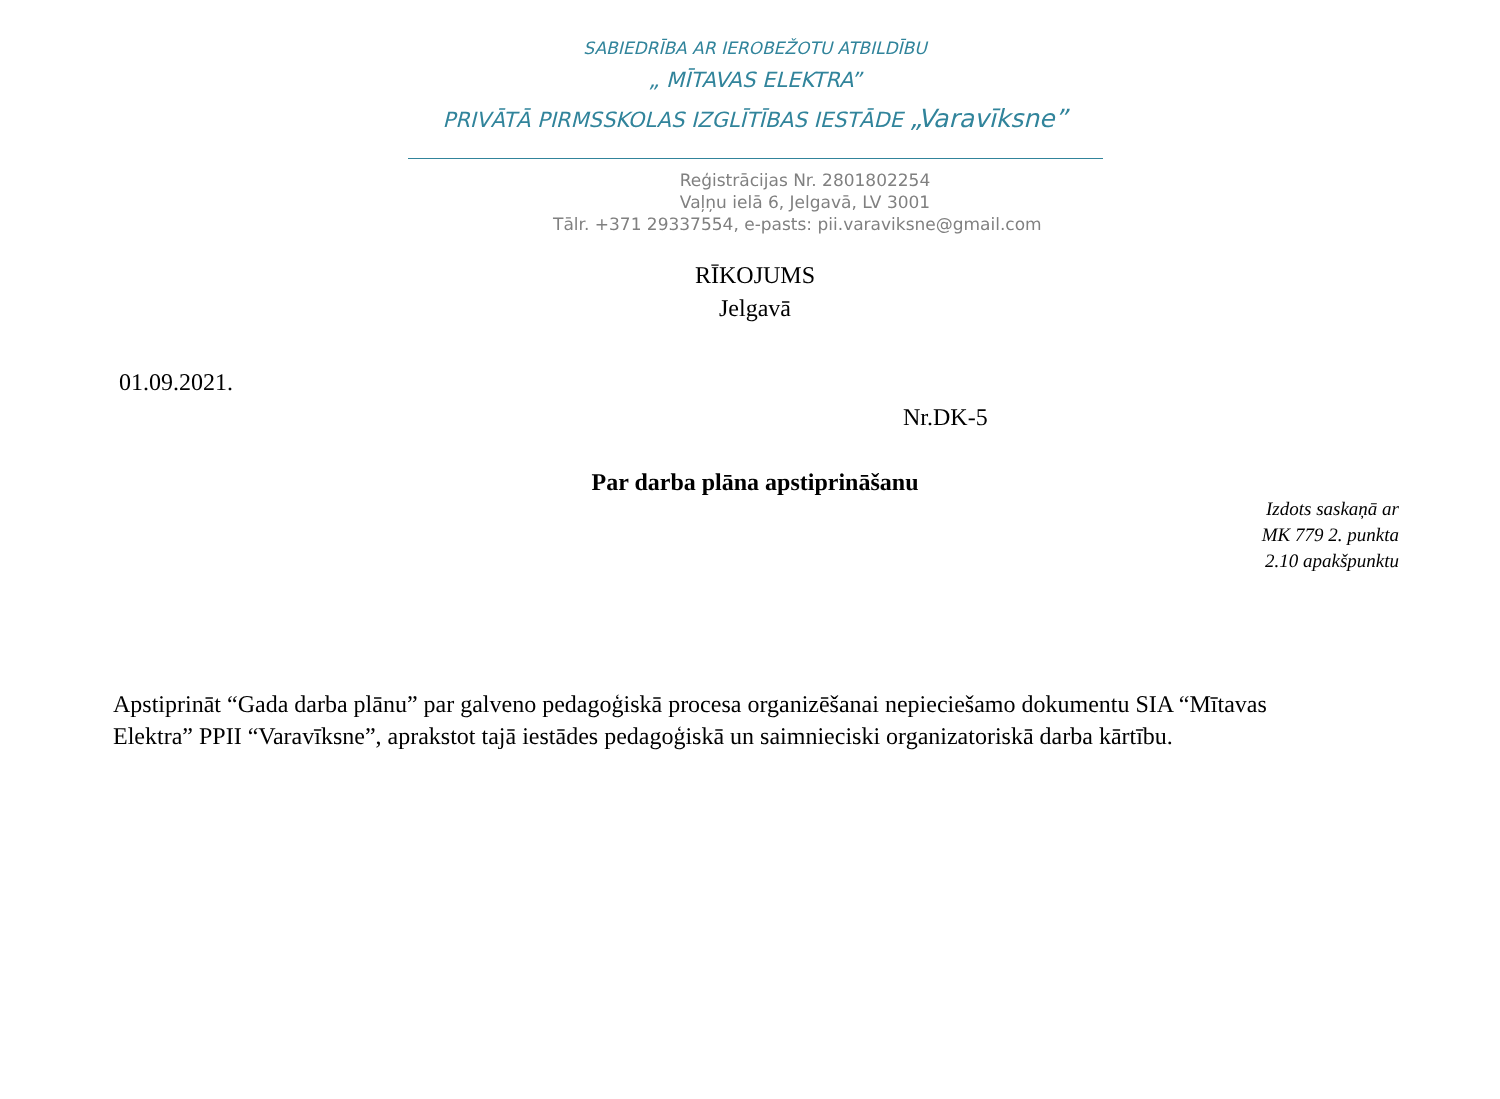SABIEDRĪBA AR IEROBEŽOTU ATBILDĪBU
„ MĪTAVAS ELEKTRA”
PRIVĀTĀ PIRMSSKOLAS IZGLĪTĪBAS IESTĀDE „Varavīksne”
Reģistrācijas Nr. 2801802254
Vaļņu ielā 6, Jelgavā, LV 3001
Tālr. +371 29337554, e-pasts: pii.varaviksne@gmail.com
RĪKOJUMS
Jelgavā
01.09.2021.
Nr.DK-5
Par darba plāna apstiprināšanu
Izdots saskaņā ar
MK 779 2. punkta
2.10 apakšpunktu
Apstiprināt “Gada darba plānu” par galveno pedagoģiskā procesa organizēšanai nepieciešamo dokumentu SIA “Mītavas Elektra” PPII “Varavīksne”, aprakstot tajā iestādes pedagoģiskā un saimnieciski organizatoriskā darba kārtību.